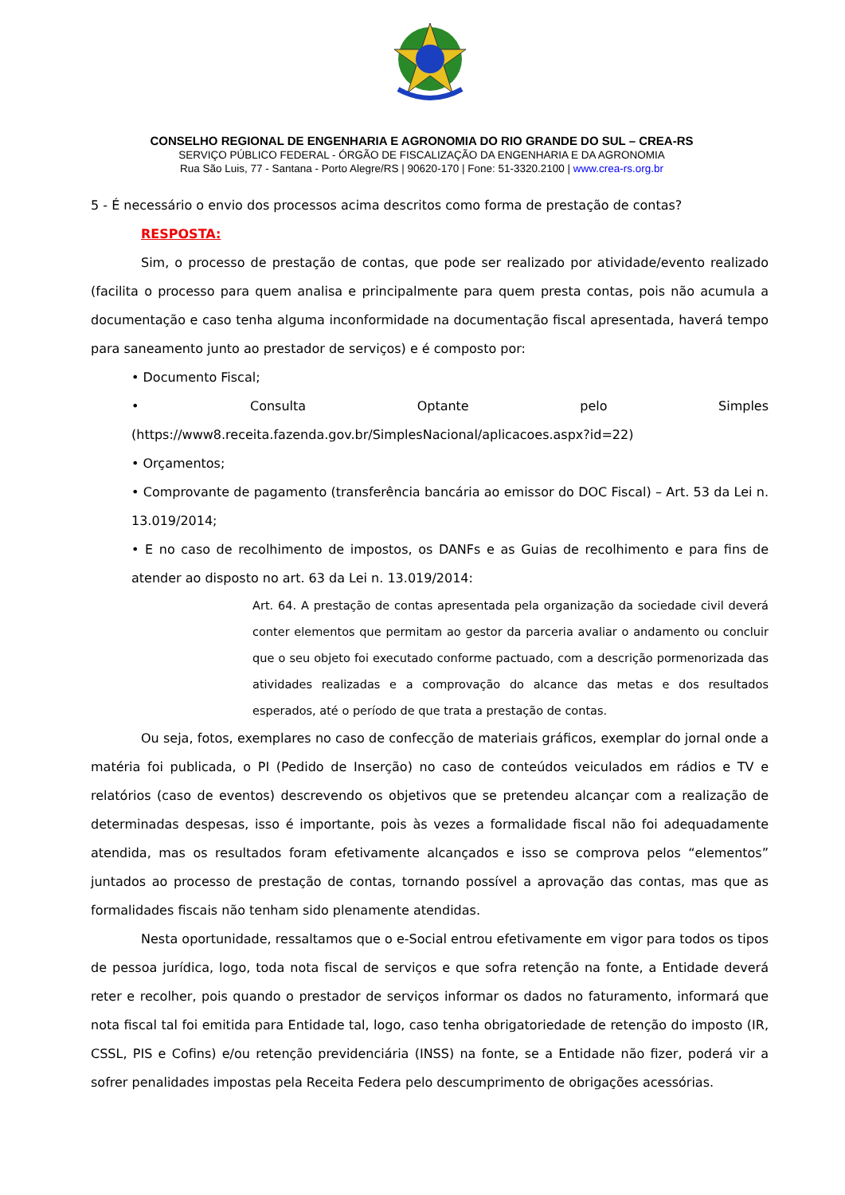CONSELHO REGIONAL DE ENGENHARIA E AGRONOMIA DO RIO GRANDE DO SUL – CREA-RS
SERVIÇO PÚBLICO FEDERAL - ÓRGÃO DE FISCALIZAÇÃO DA ENGENHARIA E DA AGRONOMIA
Rua São Luis, 77 - Santana - Porto Alegre/RS | 90620-170 | Fone: 51-3320.2100 | www.crea-rs.org.br
5 - É necessário o envio dos processos acima descritos como forma de prestação de contas?
RESPOSTA:
Sim, o processo de prestação de contas, que pode ser realizado por atividade/evento realizado (facilita o processo para quem analisa e principalmente para quem presta contas, pois não acumula a documentação e caso tenha alguma inconformidade na documentação fiscal apresentada, haverá tempo para saneamento junto ao prestador de serviços) e é composto por:
• Documento Fiscal;
• Consulta Optante pelo Simples (https://www8.receita.fazenda.gov.br/SimplesNacional/aplicacoes.aspx?id=22)
• Orçamentos;
• Comprovante de pagamento (transferência bancária ao emissor do DOC Fiscal) – Art. 53 da Lei n. 13.019/2014;
• E no caso de recolhimento de impostos, os DANFs e as Guias de recolhimento e para fins de atender ao disposto no art. 63 da Lei n. 13.019/2014:
Art. 64. A prestação de contas apresentada pela organização da sociedade civil deverá conter elementos que permitam ao gestor da parceria avaliar o andamento ou concluir que o seu objeto foi executado conforme pactuado, com a descrição pormenorizada das atividades realizadas e a comprovação do alcance das metas e dos resultados esperados, até o período de que trata a prestação de contas.
Ou seja, fotos, exemplares no caso de confecção de materiais gráficos, exemplar do jornal onde a matéria foi publicada, o PI (Pedido de Inserção) no caso de conteúdos veiculados em rádios e TV e relatórios (caso de eventos) descrevendo os objetivos que se pretendeu alcançar com a realização de determinadas despesas, isso é importante, pois às vezes a formalidade fiscal não foi adequadamente atendida, mas os resultados foram efetivamente alcançados e isso se comprova pelos “elementos” juntados ao processo de prestação de contas, tornando possível a aprovação das contas, mas que as formalidades fiscais não tenham sido plenamente atendidas.
Nesta oportunidade, ressaltamos que o e-Social entrou efetivamente em vigor para todos os tipos de pessoa jurídica, logo, toda nota fiscal de serviços e que sofra retenção na fonte, a Entidade deverá reter e recolher, pois quando o prestador de serviços informar os dados no faturamento, informará que nota fiscal tal foi emitida para Entidade tal, logo, caso tenha obrigatoriedade de retenção do imposto (IR, CSSL, PIS e Cofins) e/ou retenção previdenciária (INSS) na fonte, se a Entidade não fizer, poderá vir a sofrer penalidades impostas pela Receita Federa pelo descumprimento de obrigações acessórias.